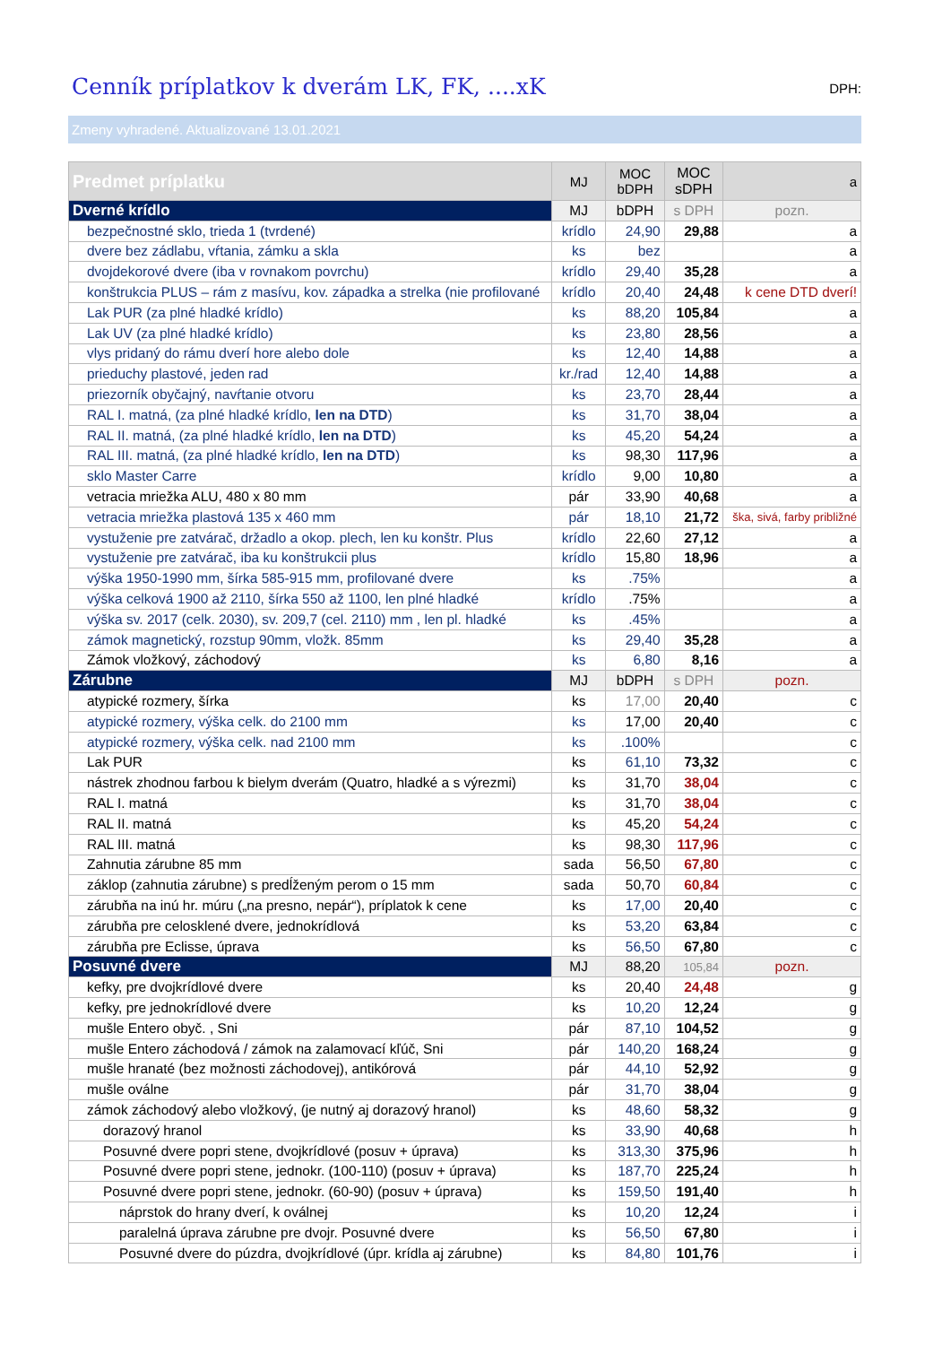Cenník príplatkov k dverám LK, FK, ....xK
DPH:
Zmeny vyhradené. Aktualizované 13.01.2021
| Predmet príplatku | MJ | MOC bDPH | MOC sDPH | a |
| --- | --- | --- | --- | --- |
| Dverné krídlo | MJ | bDPH | s DPH | pozn. |
| bezpečnostné sklo, trieda 1 (tvrdené) | krídlo | 24,90 | 29,88 | a |
| dvere bez zádlabu, vŕtania, zámku a skla | ks | bez | | a |
| dvojdekorové dvere (iba v rovnakom povrchu) | krídlo | 29,40 | 35,28 | a |
| konštrukcia PLUS – rám z masívu, kov. západka a strelka (nie profilované | krídlo | 20,40 | 24,48 | k cene DTD dverí! |
| Lak PUR (za plné hladké krídlo) | ks | 88,20 | 105,84 | a |
| Lak UV (za plné hladké krídlo) | ks | 23,80 | 28,56 | a |
| vlys pridaný do rámu dverí hore alebo dole | ks | 12,40 | 14,88 | a |
| prieduchy plastové, jeden rad | kr./rad | 12,40 | 14,88 | a |
| priezorník obyčajný, navŕtanie otvoru | ks | 23,70 | 28,44 | a |
| RAL I. matná, (za plné hladké krídlo, len na DTD ) | ks | 31,70 | 38,04 | a |
| RAL II. matná, (za plné hladké krídlo, len na DTD ) | ks | 45,20 | 54,24 | a |
| RAL III. matná, (za plné hladké krídlo, len na DTD ) | ks | 98,30 | 117,96 | a |
| sklo Master Carre | krídlo | 9,00 | 10,80 | a |
| vetracia mriežka ALU, 480 x 80 mm | pár | 33,90 | 40,68 | a |
| vetracia mriežka plastová 135 x 460 mm | pár | 18,10 | 21,72 | ška, sivá, farby približné |
| vystuženie pre zatvárač, držadlo a okop. plech, len ku konštr. Plus | krídlo | 22,60 | 27,12 | a |
| vystuženie pre zatvárač, iba ku konštrukcii plus | krídlo | 15,80 | 18,96 | a |
| výška 1950-1990 mm, šírka 585-915 mm, profilované dvere | ks | .75% | | a |
| výška celková 1900 až 2110, šírka 550 až 1100, len plné hladké | krídlo | .75% | | a |
| výška sv. 2017 (celk. 2030), sv. 209,7 (cel. 2110) mm , len pl. hladké | ks | .45% | | a |
| zámok magnetický, rozstup 90mm, vložk. 85mm | ks | 29,40 | 35,28 | a |
| Zámok vložkový, záchodový | ks | 6,80 | 8,16 | a |
| Zárubne | MJ | bDPH | s DPH | pozn. |
| atypické rozmery, šírka | ks | 17,00 | 20,40 | c |
| atypické rozmery, výška celk. do 2100 mm | ks | 17,00 | 20,40 | c |
| atypické rozmery, výška celk. nad 2100 mm | ks | .100% | | c |
| Lak PUR | ks | 61,10 | 73,32 | c |
| nástrek zhodnou farbou k bielym dverám (Quatro, hladké a s výrezmi) | ks | 31,70 | 38,04 | c |
| RAL I. matná | ks | 31,70 | 38,04 | c |
| RAL II. matná | ks | 45,20 | 54,24 | c |
| RAL III. matná | ks | 98,30 | 117,96 | c |
| Zahnutia zárubne 85 mm | sada | 56,50 | 67,80 | c |
| záklop (zahnutia zárubne) s predĺženým perom o 15 mm | sada | 50,70 | 60,84 | c |
| zárubňa na inú hr. múru („na presno, nepár“), príplatok k cene | ks | 17,00 | 20,40 | c |
| zárubňa pre celosklené dvere, jednokrídlová | ks | 53,20 | 63,84 | c |
| zárubňa pre Eclisse, úprava | ks | 56,50 | 67,80 | c |
| Posuvné dvere | MJ | 88,20 | 105,84 | pozn. |
| kefky, pre dvojkrídlové dvere | ks | 20,40 | 24,48 | g |
| kefky, pre jednokrídlové dvere | ks | 10,20 | 12,24 | g |
| mušle Entero obyč. , Sni | pár | 87,10 | 104,52 | g |
| mušle Entero záchodová / zámok na zalamovací kľúč, Sni | pár | 140,20 | 168,24 | g |
| mušle hranaté (bez možnosti záchodovej), antikórová | pár | 44,10 | 52,92 | g |
| mušle oválne | pár | 31,70 | 38,04 | g |
| zámok záchodový alebo vložkový, (je nutný aj dorazový hranol) | ks | 48,60 | 58,32 | g |
| dorazový hranol | ks | 33,90 | 40,68 | h |
| Posuvné dvere popri stene, dvojkrídlové (posuv + úprava) | ks | 313,30 | 375,96 | h |
| Posuvné dvere popri stene, jednokr. (100-110) (posuv + úprava) | ks | 187,70 | 225,24 | h |
| Posuvné dvere popri stene, jednokr. (60-90) (posuv + úprava) | ks | 159,50 | 191,40 | h |
| náprstok do hrany dverí, k oválnej | ks | 10,20 | 12,24 | i |
| paralelná úprava zárubne pre dvojr. Posuvné dvere | ks | 56,50 | 67,80 | i |
| Posuvné dvere do púzdra, dvojkrídlové (úpr. krídla aj zárubne) | ks | 84,80 | 101,76 | i |